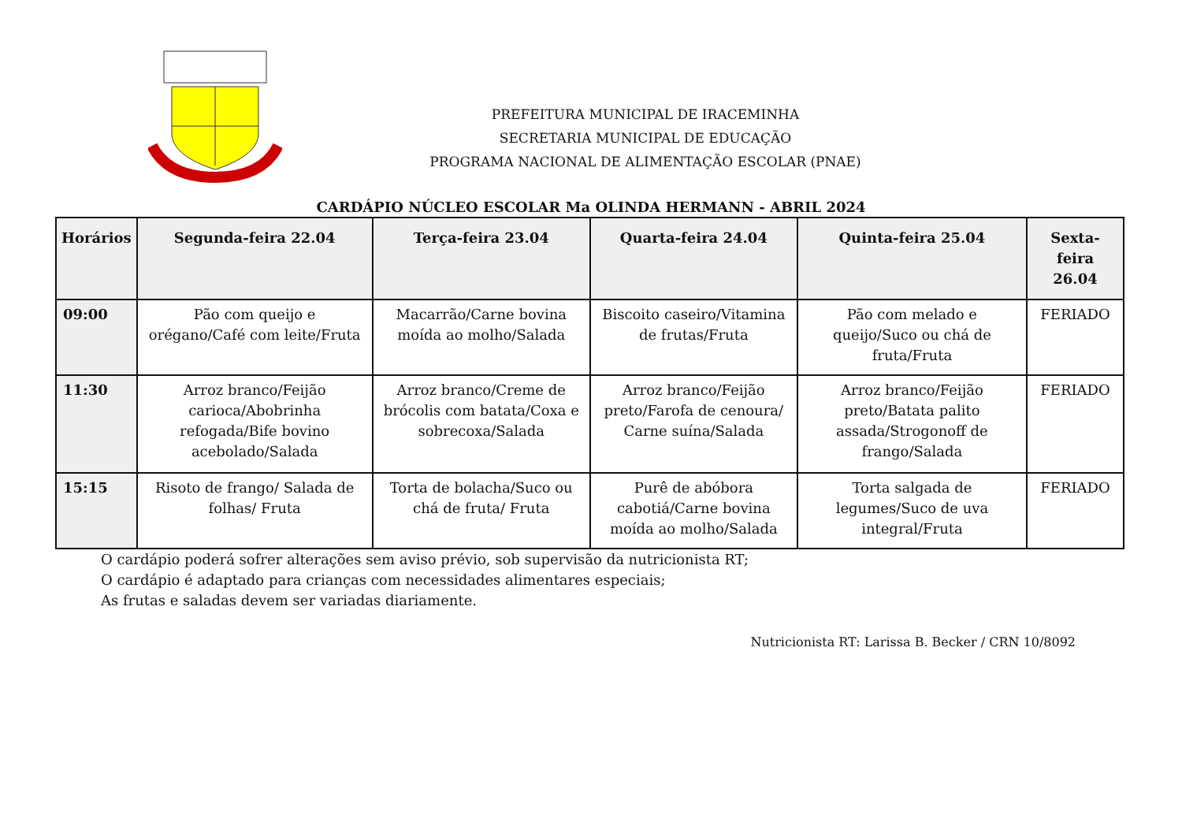PREFEITURA MUNICIPAL DE IRACEMINHA
SECRETARIA MUNICIPAL DE EDUCAÇÃO
PROGRAMA NACIONAL DE ALIMENTAÇÃO ESCOLAR (PNAE)
CARDÁPIO NÚCLEO ESCOLAR Ma OLINDA HERMANN - ABRIL 2024
| Horários | Segunda-feira 22.04 | Terça-feira 23.04 | Quarta-feira 24.04 | Quinta-feira 25.04 | Sexta-feira 26.04 |
| --- | --- | --- | --- | --- | --- |
| 09:00 | Pão com queijo e orégano/Café com leite/Fruta | Macarrão/Carne bovina moída ao molho/Salada | Biscoito caseiro/Vitamina de frutas/Fruta | Pão com melado e queijo/Suco ou chá de fruta/Fruta | FERIADO |
| 11:30 | Arroz branco/Feijão carioca/Abobrinha refogada/Bife bovino acebolado/Salada | Arroz branco/Creme de brócolis com batata/Coxa e sobrecoxa/Salada | Arroz branco/Feijão preto/Farofa de cenoura/ Carne suína/Salada | Arroz branco/Feijão preto/Batata palito assada/Strogonoff de frango/Salada | FERIADO |
| 15:15 | Risoto de frango/ Salada de folhas/ Fruta | Torta de bolacha/Suco ou chá de fruta/ Fruta | Purê de abóbora cabotiá/Carne bovina moída ao molho/Salada | Torta salgada de legumes/Suco de uva integral/Fruta | FERIADO |
O cardápio poderá sofrer alterações sem aviso prévio, sob supervisão da nutricionista RT;
O cardápio é adaptado para crianças com necessidades alimentares especiais;
As frutas e saladas devem ser variadas diariamente.
Nutricionista RT: Larissa B. Becker / CRN 10/8092